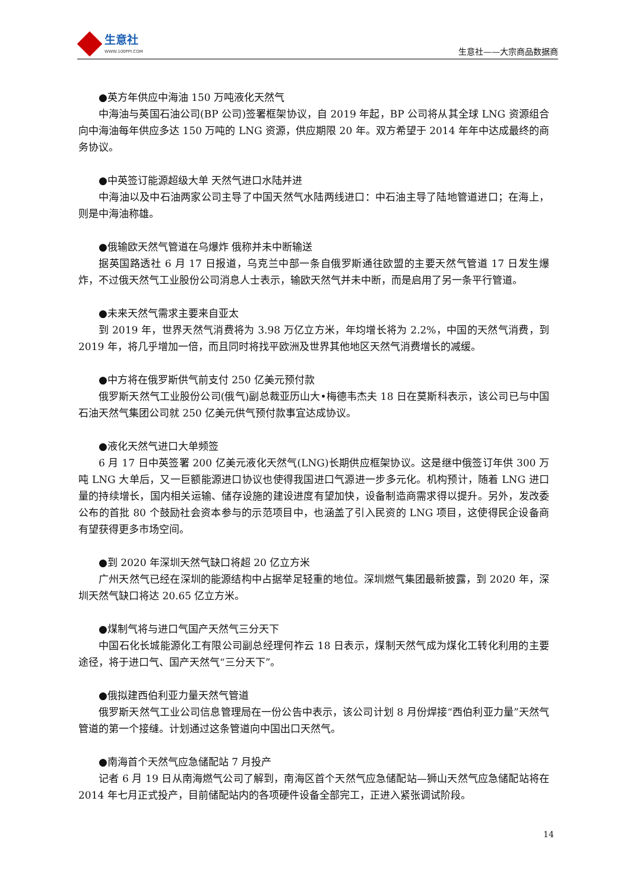生意社
WWW.100PPI.COM
生意社——大宗商品数据商
●英方年供应中海油 150 万吨液化天然气
中海油与英国石油公司(BP 公司)签署框架协议，自 2019 年起，BP 公司将从其全球 LNG 资源组合向中海油每年供应多达 150 万吨的 LNG 资源，供应期限 20 年。双方希望于 2014 年年中达成最终的商务协议。
●中英签订能源超级大单 天然气进口水陆并进
中海油以及中石油两家公司主导了中国天然气水陆两线进口：中石油主导了陆地管道进口；在海上，则是中海油称雄。
●俄输欧天然气管道在乌爆炸 俄称并未中断输送
据英国路透社 6 月 17 日报道，乌克兰中部一条自俄罗斯通往欧盟的主要天然气管道 17 日发生爆炸，不过俄天然气工业股份公司消息人士表示，输欧天然气并未中断，而是启用了另一条平行管道。
●未来天然气需求主要来自亚太
到 2019 年，世界天然气消费将为 3.98 万亿立方米，年均增长将为 2.2%，中国的天然气消费，到 2019 年，将几乎增加一倍，而且同时将找平欧洲及世界其他地区天然气消费增长的减缓。
●中方将在俄罗斯供气前支付 250 亿美元预付款
俄罗斯天然气工业股份公司(俄气)副总裁亚历山大•梅德韦杰夫 18 日在莫斯科表示，该公司已与中国石油天然气集团公司就 250 亿美元供气预付款事宜达成协议。
●液化天然气进口大单频签
6 月 17 日中英签署 200 亿美元液化天然气(LNG)长期供应框架协议。这是继中俄签订年供 300 万吨 LNG 大单后，又一巨额能源进口协议也使得我国进口气源进一步多元化。机构预计，随着 LNG 进口量的持续增长，国内相关运输、储存设施的建设进度有望加快，设备制造商需求得以提升。另外，发改委公布的首批 80 个鼓励社会资本参与的示范项目中，也涵盖了引入民资的 LNG 项目，这使得民企设备商有望获得更多市场空间。
●到 2020 年深圳天然气缺口将超 20 亿立方米
广州天然气已经在深圳的能源结构中占据举足轻重的地位。深圳燃气集团最新披露，到 2020 年，深圳天然气缺口将达 20.65 亿立方米。
●煤制气将与进口气国产天然气三分天下
中国石化长城能源化工有限公司副总经理何祚云 18 日表示，煤制天然气成为煤化工转化利用的主要途径，将于进口气、国产天然气“三分天下”。
●俄拟建西伯利亚力量天然气管道
俄罗斯天然气工业公司信息管理局在一份公告中表示，该公司计划 8 月份焊接“西伯利亚力量”天然气管道的第一个接缝。计划通过这条管道向中国出口天然气。
●南海首个天然气应急储配站 7 月投产
记者 6 月 19 日从南海燃气公司了解到，南海区首个天然气应急储配站—狮山天然气应急储配站将在 2014 年七月正式投产，目前储配站内的各项硬件设备全部完工，正进入紧张调试阶段。
14